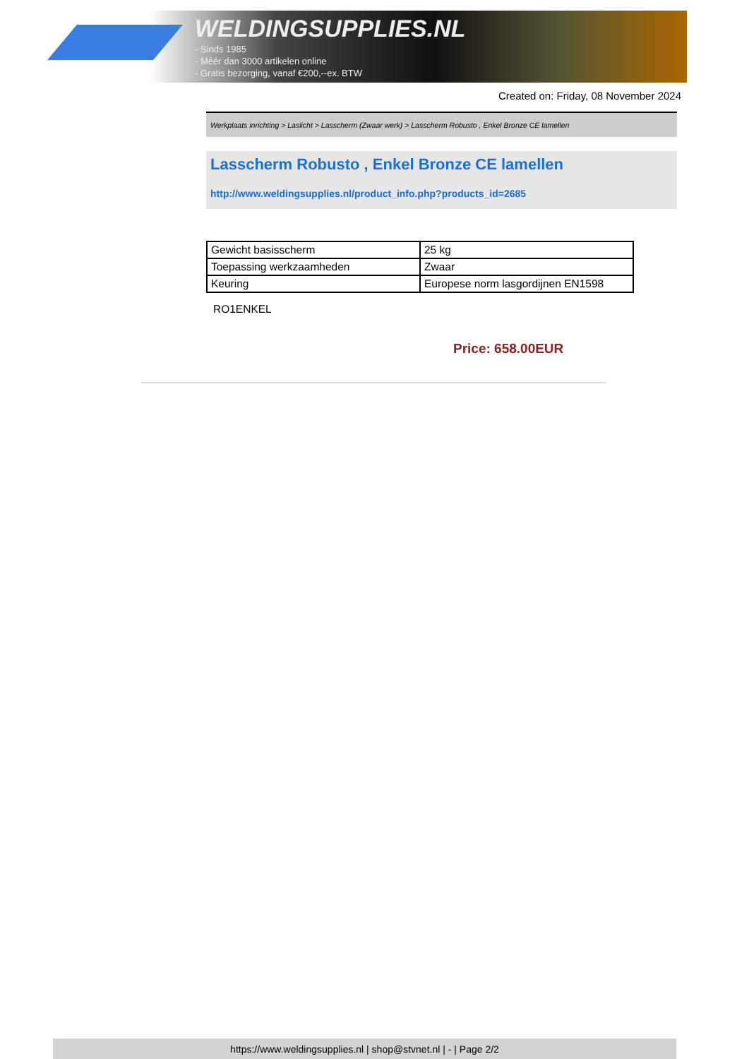WELDINGSUPPLIES.NL
- Sinds 1985
- Méér dan 3000 artikelen online
- Gratis bezorging, vanaf €200,--ex. BTW
Created on: Friday, 08 November 2024
Werkplaats inrichting > Laslicht > Lasscherm (Zwaar werk) > Lasscherm Robusto , Enkel Bronze CE lamellen
Lasscherm Robusto , Enkel Bronze CE lamellen
http://www.weldingsupplies.nl/product_info.php?products_id=2685
| Gewicht basisscherm | 25 kg |
| Toepassing werkzaamheden | Zwaar |
| Keuring | Europese norm lasgordijnen EN1598 |
RO1ENKEL
Price: 658.00EUR
https://www.weldingsupplies.nl | shop@stvnet.nl | - | Page 2/2